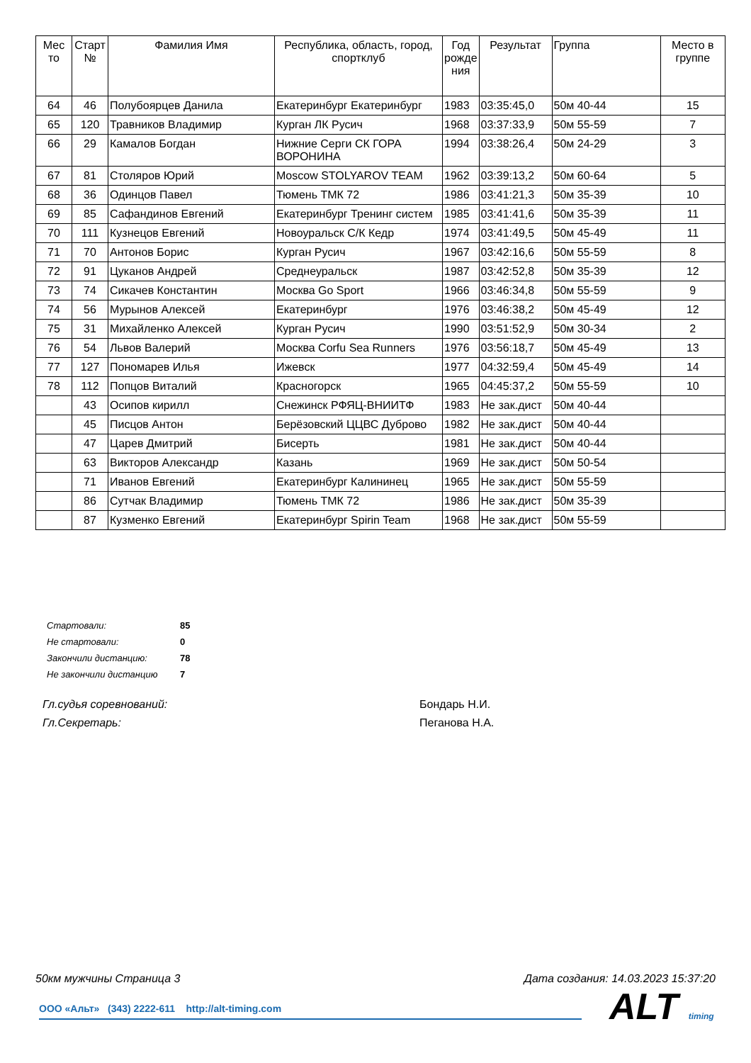| Мес то | Старт № | Фамилия Имя | Республика, область, город, спортклуб | Год рожде ния | Результат | Группа | Место в группе |
| --- | --- | --- | --- | --- | --- | --- | --- |
| 64 | 46 | Полубоярцев Данила | Екатеринбург Екатеринбург | 1983 | 03:35:45,0 | 50м 40-44 | 15 |
| 65 | 120 | Травников Владимир | Курган ЛК Русич | 1968 | 03:37:33,9 | 50м 55-59 | 7 |
| 66 | 29 | Камалов Богдан | Нижние Серги СК ГОРА ВОРОНИНА | 1994 | 03:38:26,4 | 50м 24-29 | 3 |
| 67 | 81 | Столяров Юрий | Moscow STOLYAROV TEAM | 1962 | 03:39:13,2 | 50м 60-64 | 5 |
| 68 | 36 | Одинцов Павел | Тюмень ТМК 72 | 1986 | 03:41:21,3 | 50м 35-39 | 10 |
| 69 | 85 | Сафандинов Евгений | Екатеринбург Тренинг систем | 1985 | 03:41:41,6 | 50м 35-39 | 11 |
| 70 | 111 | Кузнецов Евгений | Новоуральск С/К Кедр | 1974 | 03:41:49,5 | 50м 45-49 | 11 |
| 71 | 70 | Антонов Борис | Курган Русич | 1967 | 03:42:16,6 | 50м 55-59 | 8 |
| 72 | 91 | Цуканов Андрей | Среднеуральск | 1987 | 03:42:52,8 | 50м 35-39 | 12 |
| 73 | 74 | Сикачев Константин | Москва Go Sport | 1966 | 03:46:34,8 | 50м 55-59 | 9 |
| 74 | 56 | Мурынов Алексей | Екатеринбург | 1976 | 03:46:38,2 | 50м 45-49 | 12 |
| 75 | 31 | Михайленко Алексей | Курган Русич | 1990 | 03:51:52,9 | 50м 30-34 | 2 |
| 76 | 54 | Львов Валерий | Москва Corfu Sea Runners | 1976 | 03:56:18,7 | 50м 45-49 | 13 |
| 77 | 127 | Пономарев Илья | Ижевск | 1977 | 04:32:59,4 | 50м 45-49 | 14 |
| 78 | 112 | Попцов Виталий | Красногорск | 1965 | 04:45:37,2 | 50м 55-59 | 10 |
| | 43 | Осипов кирилл | Снежинск РФЯЦ-ВНИИТФ | 1983 | Не зак.дист | 50м 40-44 | |
| | 45 | Писцов Антон | Берёзовский ЦЦВС Дуброво | 1982 | Не зак.дист | 50м 40-44 | |
| | 47 | Царев Дмитрий | Бисерть | 1981 | Не зак.дист | 50м 40-44 | |
| | 63 | Викторов Александр | Казань | 1969 | Не зак.дист | 50м 50-54 | |
| | 71 | Иванов Евгений | Екатеринбург Калининец | 1965 | Не зак.дист | 50м 55-59 | |
| | 86 | Сутчак Владимир | Тюмень ТМК 72 | 1986 | Не зак.дист | 50м 35-39 | |
| | 87 | Кузменко Евгений | Екатеринбург Spirin Team | 1968 | Не зак.дист | 50м 55-59 | |
| Стартовали: | 85 |
| Не стартовали: | 0 |
| Закончили дистанцию: | 78 |
| Не закончили дистанцию | 7 |
Гл.судья соревнований: Бондарь Н.И.
Гл.Секретарь: Пеганова Н.А.
50км мужчины Страница 3 Дата создания: 14.03.2023 15:37:20
ООО «Альт» (343) 2222-611 http://alt-timing.com ALT timing